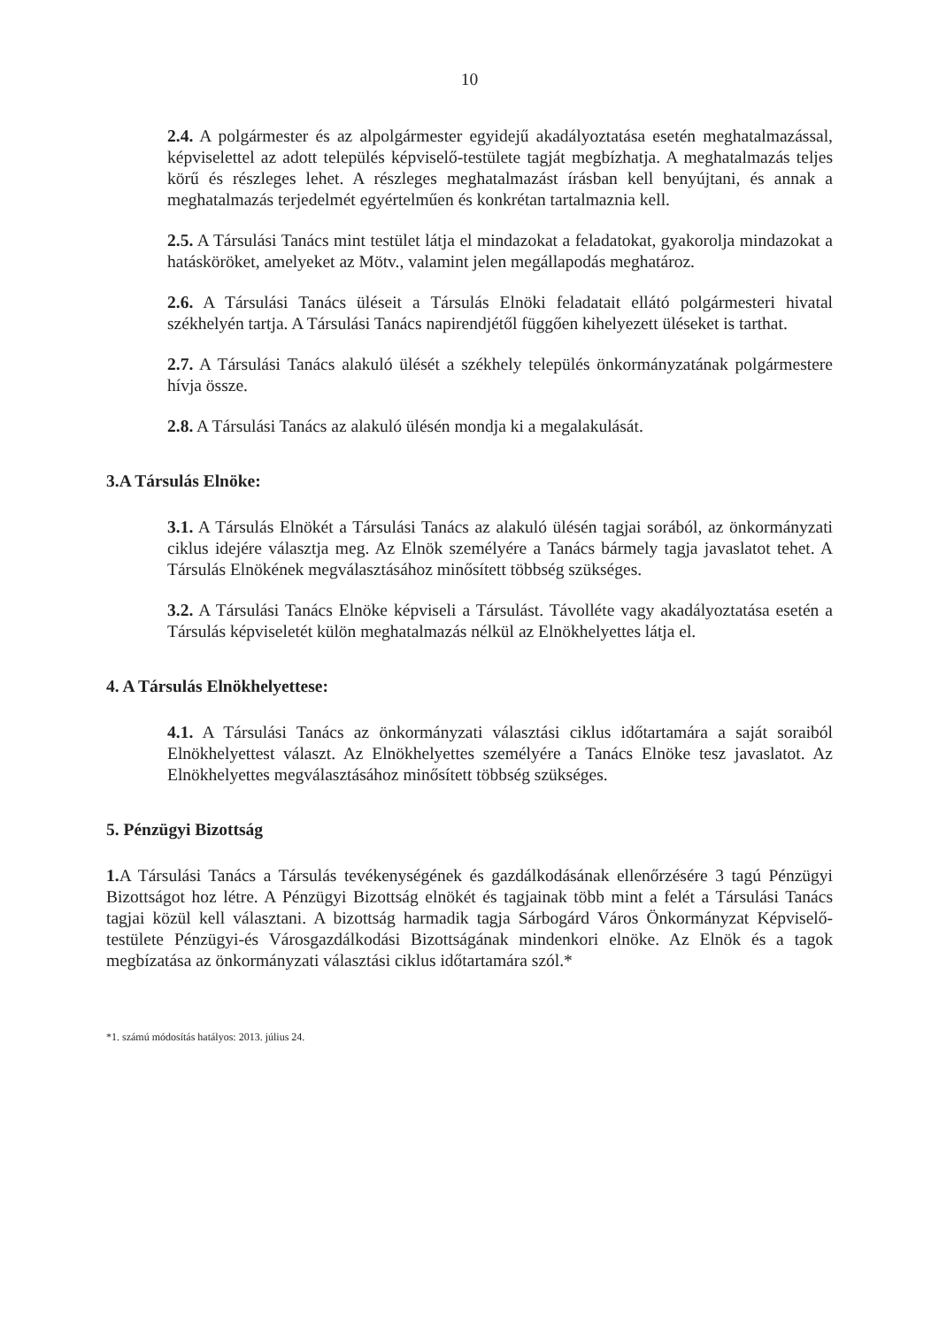10
2.4. A polgármester és az alpolgármester egyidejű akadályoztatása esetén meghatalmazással, képviselettel az adott település képviselő-testülete tagját megbízhatja. A meghatalmazás teljes körű és részleges lehet. A részleges meghatalmazást írásban kell benyújtani, és annak a meghatalmazás terjedelmét egyértelműen és konkrétan tartalmaznia kell.
2.5. A Társulási Tanács mint testület látja el mindazokat a feladatokat, gyakorolja mindazokat a hatásköröket, amelyeket az Mötv., valamint jelen megállapodás meghatároz.
2.6. A Társulási Tanács üléseit a Társulás Elnöki feladatait ellátó polgármesteri hivatal székhelyén tartja. A Társulási Tanács napirendjétől függően kihelyezett üléseket is tarthat.
2.7. A Társulási Tanács alakuló ülését a székhely település önkormányzatának polgármestere hívja össze.
2.8. A Társulási Tanács az alakuló ülésén mondja ki a megalakulását.
3.A Társulás Elnöke:
3.1. A Társulás Elnökét a Társulási Tanács az alakuló ülésén tagjai sorából, az önkormányzati ciklus idejére választja meg. Az Elnök személyére a Tanács bármely tagja javaslatot tehet. A Társulás Elnökének megválasztásához minősített többség szükséges.
3.2. A Társulási Tanács Elnöke képviseli a Társulást. Távolléte vagy akadályoztatása esetén a Társulás képviseletét külön meghatalmazás nélkül az Elnökhelyettes látja el.
4. A Társulás Elnökhelyettese:
4.1. A Társulási Tanács az önkormányzati választási ciklus időtartamára a saját soraiból Elnökhelyettest választ. Az Elnökhelyettes személyére a Tanács Elnöke tesz javaslatot. Az Elnökhelyettes megválasztásához minősített többség szükséges.
5. Pénzügyi Bizottság
1. A Társulási Tanács a Társulás tevékenységének és gazdálkodásának ellenőrzésére 3 tagú Pénzügyi Bizottságot hoz létre. A Pénzügyi Bizottság elnökét és tagjainak több mint a felét a Társulási Tanács tagjai közül kell választani. A bizottság harmadik tagja Sárbogárd Város Önkormányzat Képviselő-testülete Pénzügyi-és Városgazdálkodási Bizottságának mindenkori elnöke. Az Elnök és a tagok megbízatása az önkormányzati választási ciklus időtartamára szól.*
*1. számú módosítás hatályos: 2013. július 24.